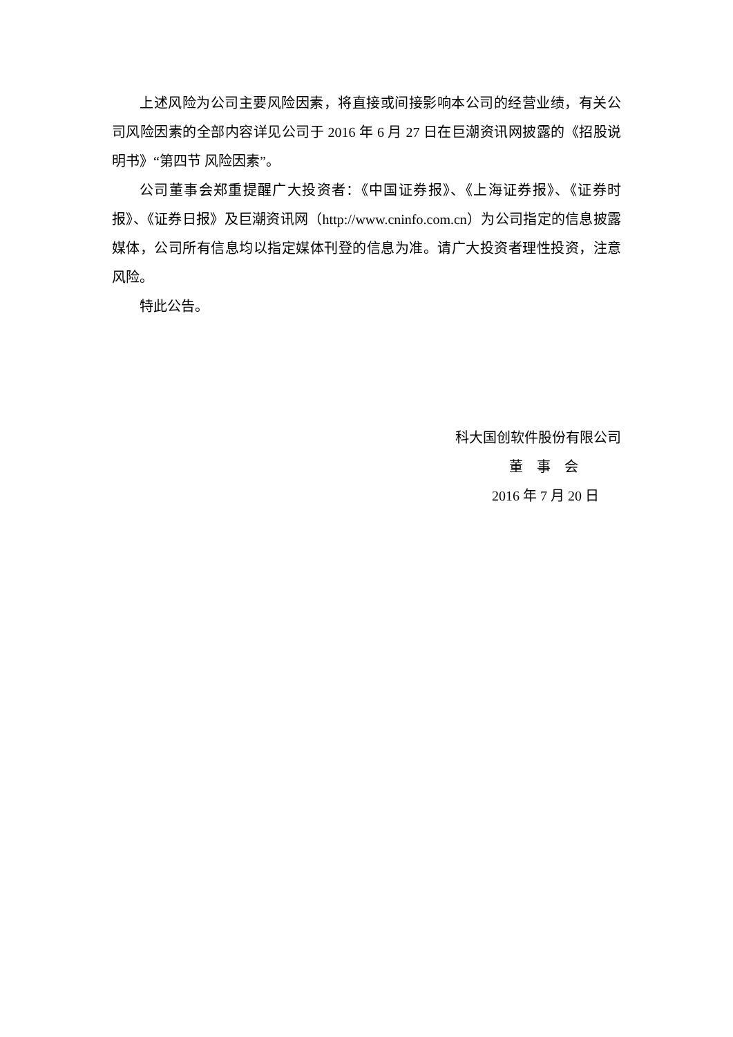上述风险为公司主要风险因素，将直接或间接影响本公司的经营业绩，有关公司风险因素的全部内容详见公司于 2016 年 6 月 27 日在巨潮资讯网披露的《招股说明书》“第四节 风险因素”。
公司董事会郑重提醒广大投资者：《中国证券报》、《上海证券报》、《证券时报》、《证券日报》及巨潮资讯网（http://www.cninfo.com.cn）为公司指定的信息披露媒体，公司所有信息均以指定媒体刊登的信息为准。请广大投资者理性投资，注意风险。
特此公告。
科大国创软件股份有限公司
董　事　会
2016 年 7 月 20 日